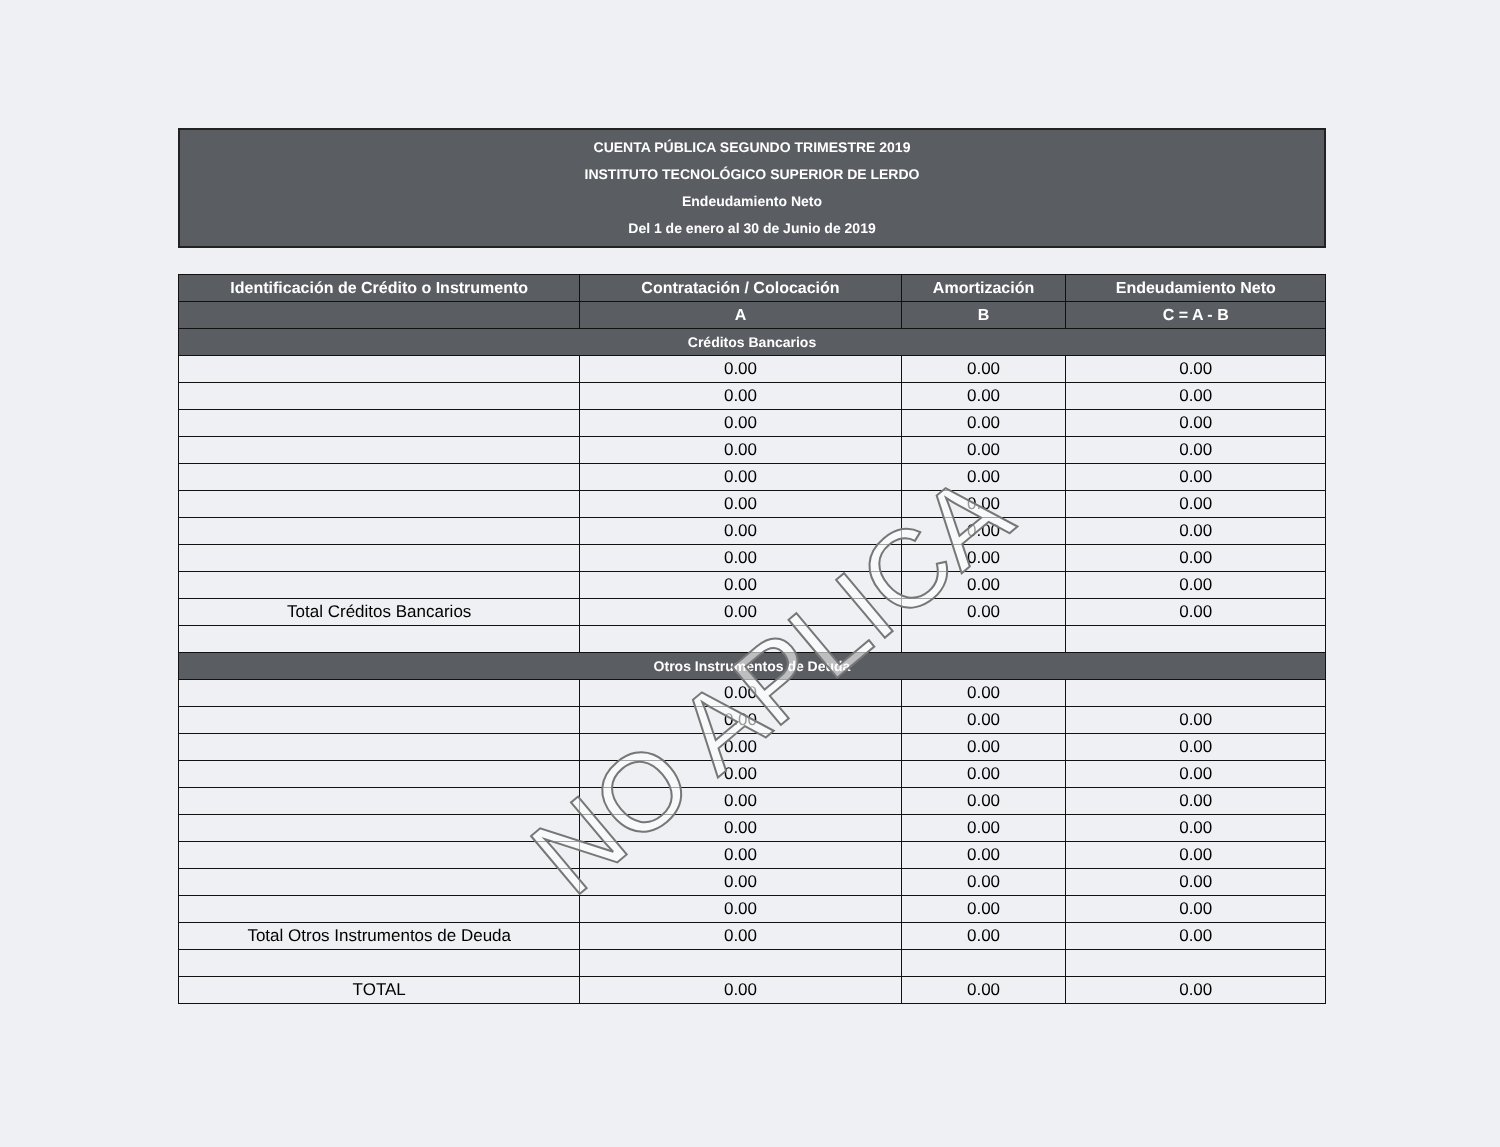CUENTA PÚBLICA SEGUNDO TRIMESTRE 2019
INSTITUTO TECNOLÓGICO SUPERIOR DE LERDO
Endeudamiento Neto
Del 1 de enero al 30 de Junio de 2019
| Identificación de Crédito o Instrumento | Contratación / Colocación | Amortización | Endeudamiento Neto |
| --- | --- | --- | --- |
| | A | B | C = A - B |
| Créditos Bancarios | | | |
| | 0.00 | 0.00 | 0.00 |
| | 0.00 | 0.00 | 0.00 |
| | 0.00 | 0.00 | 0.00 |
| | 0.00 | 0.00 | 0.00 |
| | 0.00 | 0.00 | 0.00 |
| | 0.00 | 0.00 | 0.00 |
| | 0.00 | 0.00 | 0.00 |
| | 0.00 | 0.00 | 0.00 |
| | 0.00 | 0.00 | 0.00 |
| Total Créditos Bancarios | 0.00 | 0.00 | 0.00 |
| Otros Instrumentos de Deuda | | | |
| | 0.00 | 0.00 | |
| | 0.00 | 0.00 | 0.00 |
| | 0.00 | 0.00 | 0.00 |
| | 0.00 | 0.00 | 0.00 |
| | 0.00 | 0.00 | 0.00 |
| | 0.00 | 0.00 | 0.00 |
| | 0.00 | 0.00 | 0.00 |
| | 0.00 | 0.00 | 0.00 |
| | 0.00 | 0.00 | 0.00 |
| Total Otros Instrumentos de Deuda | 0.00 | 0.00 | 0.00 |
| TOTAL | 0.00 | 0.00 | 0.00 |
NO APLICA